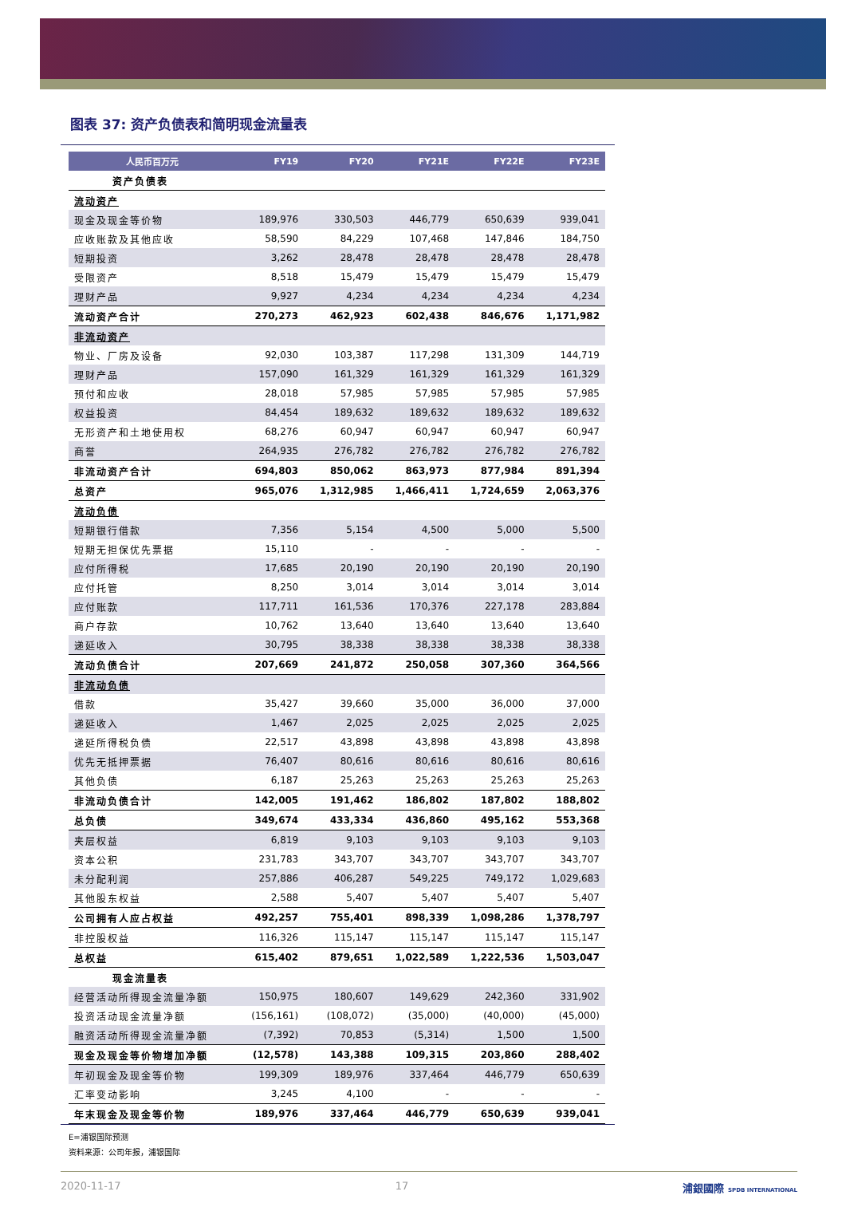图表 37: 资产负债表和简明现金流量表
| 人民币百万元 | FY19 | FY20 | FY21E | FY22E | FY23E |
| --- | --- | --- | --- | --- | --- |
| 资产负债表 | | | | | |
| 流动资产 | | | | | |
| 现金及现金等价物 | 189,976 | 330,503 | 446,779 | 650,639 | 939,041 |
| 应收账款及其他应收 | 58,590 | 84,229 | 107,468 | 147,846 | 184,750 |
| 短期投资 | 3,262 | 28,478 | 28,478 | 28,478 | 28,478 |
| 受限资产 | 8,518 | 15,479 | 15,479 | 15,479 | 15,479 |
| 理财产品 | 9,927 | 4,234 | 4,234 | 4,234 | 4,234 |
| 流动资产合计 | 270,273 | 462,923 | 602,438 | 846,676 | 1,171,982 |
| 非流动资产 | | | | | |
| 物业、厂房及设备 | 92,030 | 103,387 | 117,298 | 131,309 | 144,719 |
| 理财产品 | 157,090 | 161,329 | 161,329 | 161,329 | 161,329 |
| 预付和应收 | 28,018 | 57,985 | 57,985 | 57,985 | 57,985 |
| 权益投资 | 84,454 | 189,632 | 189,632 | 189,632 | 189,632 |
| 无形资产和土地使用权 | 68,276 | 60,947 | 60,947 | 60,947 | 60,947 |
| 商誉 | 264,935 | 276,782 | 276,782 | 276,782 | 276,782 |
| 非流动资产合计 | 694,803 | 850,062 | 863,973 | 877,984 | 891,394 |
| 总资产 | 965,076 | 1,312,985 | 1,466,411 | 1,724,659 | 2,063,376 |
| 流动负债 | | | | | |
| 短期银行借款 | 7,356 | 5,154 | 4,500 | 5,000 | 5,500 |
| 短期无担保优先票据 | 15,110 | - | - | - | - |
| 应付所得税 | 17,685 | 20,190 | 20,190 | 20,190 | 20,190 |
| 应付托管 | 8,250 | 3,014 | 3,014 | 3,014 | 3,014 |
| 应付账款 | 117,711 | 161,536 | 170,376 | 227,178 | 283,884 |
| 商户存款 | 10,762 | 13,640 | 13,640 | 13,640 | 13,640 |
| 递延收入 | 30,795 | 38,338 | 38,338 | 38,338 | 38,338 |
| 流动负债合计 | 207,669 | 241,872 | 250,058 | 307,360 | 364,566 |
| 非流动负债 | | | | | |
| 借款 | 35,427 | 39,660 | 35,000 | 36,000 | 37,000 |
| 递延收入 | 1,467 | 2,025 | 2,025 | 2,025 | 2,025 |
| 递延所得税负债 | 22,517 | 43,898 | 43,898 | 43,898 | 43,898 |
| 优先无抵押票据 | 76,407 | 80,616 | 80,616 | 80,616 | 80,616 |
| 其他负债 | 6,187 | 25,263 | 25,263 | 25,263 | 25,263 |
| 非流动负债合计 | 142,005 | 191,462 | 186,802 | 187,802 | 188,802 |
| 总负债 | 349,674 | 433,334 | 436,860 | 495,162 | 553,368 |
| 夹层权益 | 6,819 | 9,103 | 9,103 | 9,103 | 9,103 |
| 资本公积 | 231,783 | 343,707 | 343,707 | 343,707 | 343,707 |
| 未分配利润 | 257,886 | 406,287 | 549,225 | 749,172 | 1,029,683 |
| 其他股东权益 | 2,588 | 5,407 | 5,407 | 5,407 | 5,407 |
| 公司拥有人应占权益 | 492,257 | 755,401 | 898,339 | 1,098,286 | 1,378,797 |
| 非控股权益 | 116,326 | 115,147 | 115,147 | 115,147 | 115,147 |
| 总权益 | 615,402 | 879,651 | 1,022,589 | 1,222,536 | 1,503,047 |
| 现金流量表 | | | | | |
| 经营活动所得现金流量净额 | 150,975 | 180,607 | 149,629 | 242,360 | 331,902 |
| 投资活动现金流量净额 | (156,161) | (108,072) | (35,000) | (40,000) | (45,000) |
| 融资活动所得现金流量净额 | (7,392) | 70,853 | (5,314) | 1,500 | 1,500 |
| 现金及现金等价物增加净额 | (12,578) | 143,388 | 109,315 | 203,860 | 288,402 |
| 年初现金及现金等价物 | 199,309 | 189,976 | 337,464 | 446,779 | 650,639 |
| 汇率变动影响 | 3,245 | 4,100 | - | - | - |
| 年末现金及现金等价物 | 189,976 | 337,464 | 446,779 | 650,639 | 939,041 |
E=浦银国际预测
资料来源：公司年报，浦银国际
2020-11-17 17 浦銀國際 SPDB INTERNATIONAL